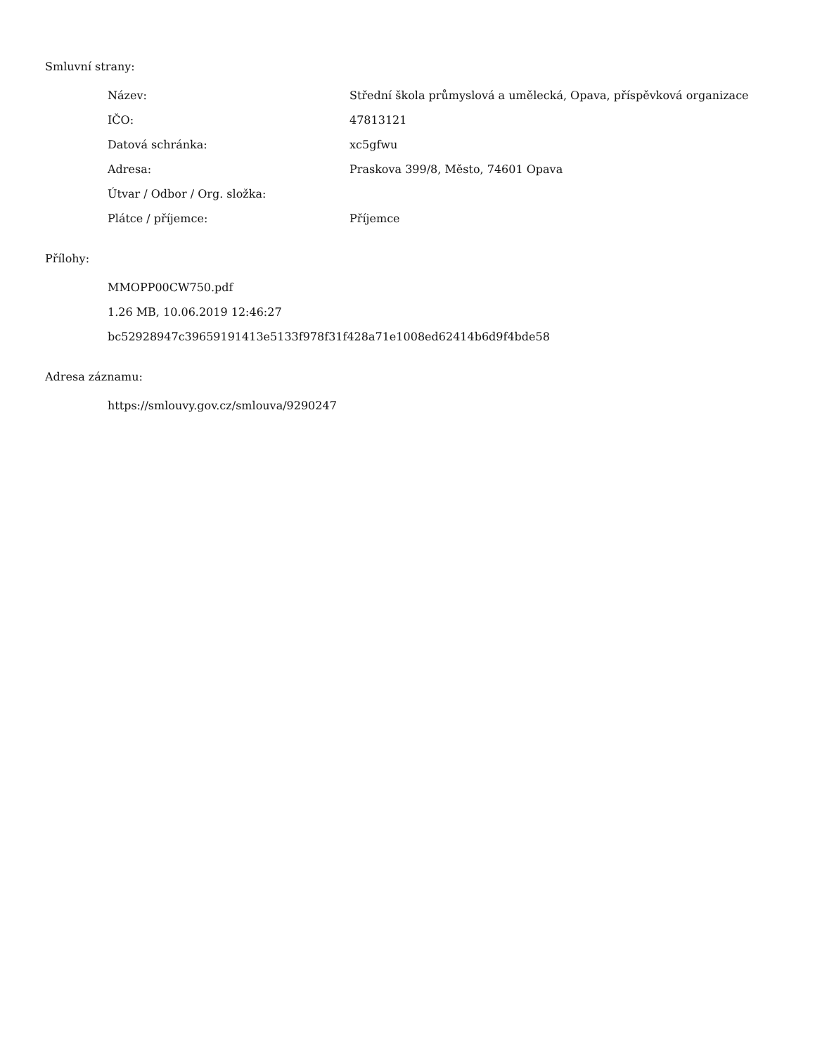Smluvní strany:
| Název: | Střední škola průmyslová a umělecká, Opava, příspěvková organizace |
| IČO: | 47813121 |
| Datová schránka: | xc5gfwu |
| Adresa: | Praskova 399/8, Město, 74601 Opava |
| Útvar / Odbor / Org. složka: | |
| Plátce / příjemce: | Příjemce |
Přílohy:
MMOPP00CW750.pdf
1.26 MB, 10.06.2019 12:46:27
bc52928947c39659191413e5133f978f31f428a71e1008ed62414b6d9f4bde58
Adresa záznamu:
https://smlouvy.gov.cz/smlouva/9290247